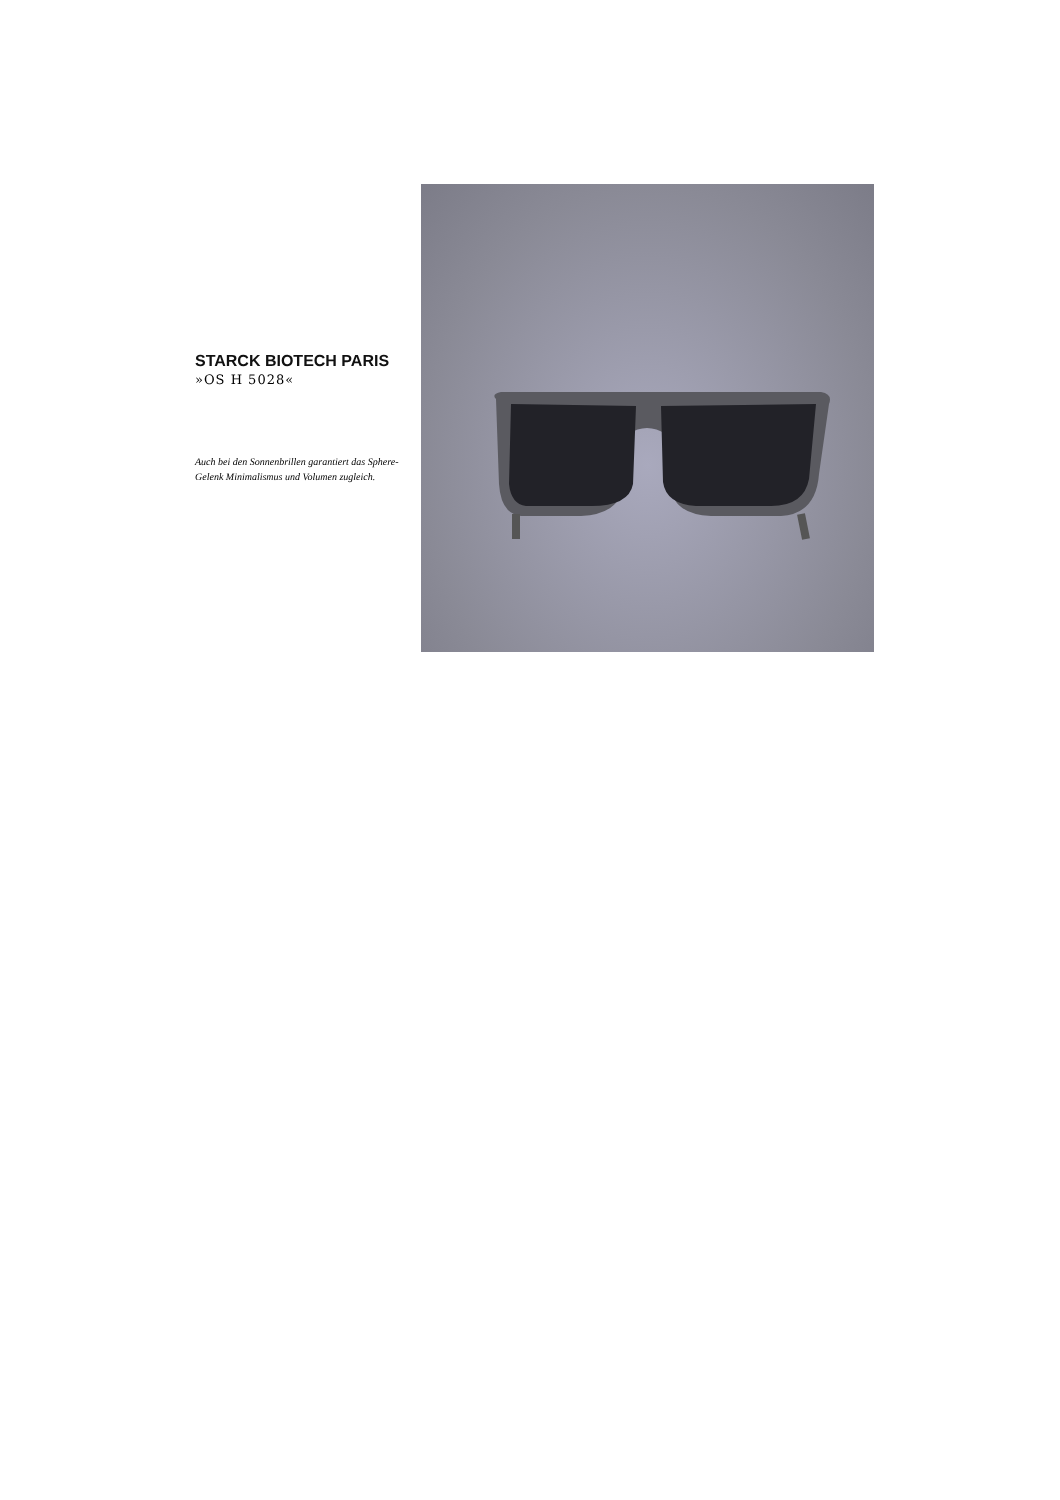STARCK BIOTECH PARIS
»OS H 5028«
Auch bei den Sonnenbrillen garantiert das Sphere-Gelenk Minimalismus und Volumen zugleich.